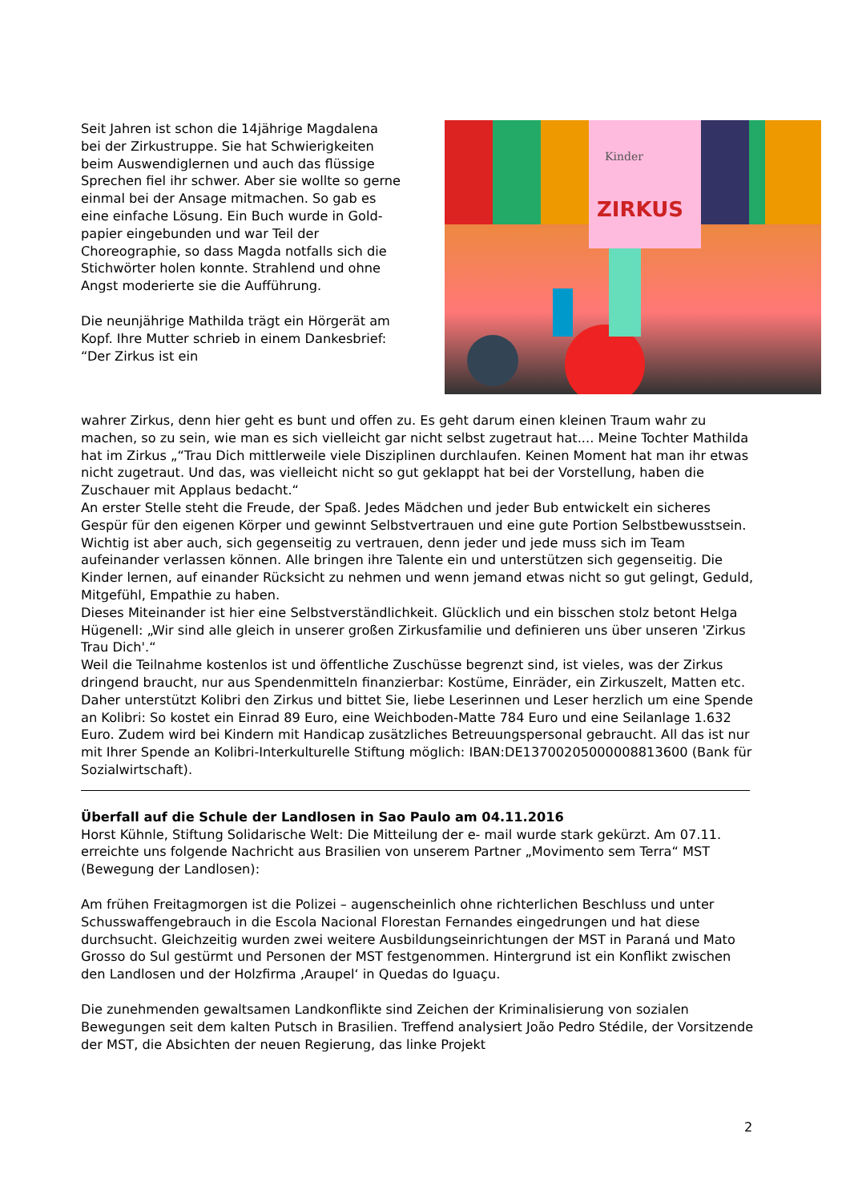Seit Jahren ist schon die 14jährige Magdalena bei der Zirkustruppe. Sie hat Schwierigkeiten beim Auswendiglernen und auch das flüssige Sprechen fiel ihr schwer. Aber sie wollte so gerne einmal bei der Ansage mitmachen. So gab es eine einfache Lösung. Ein Buch wurde in Gold-papier eingebunden und war Teil der Choreographie, so dass Magda notfalls sich die Stichwörter holen konnte. Strahlend und ohne Angst moderierte sie die Aufführung.
Die neunjährige Mathilda trägt ein Hörgerät am Kopf. Ihre Mutter schrieb in einem Dankesbrief: “Der Zirkus ist ein
Kinder
ZIRKUS
wahrer Zirkus, denn hier geht es bunt und offen zu. Es geht darum einen kleinen Traum wahr zu machen, so zu sein, wie man es sich vielleicht gar nicht selbst zugetraut hat.... Meine Tochter Mathilda hat im Zirkus „“Trau Dich mittlerweile viele Disziplinen durchlaufen. Keinen Moment hat man ihr etwas nicht zugetraut. Und das, was vielleicht nicht so gut geklappt hat bei der Vorstellung, haben die Zuschauer mit Applaus bedacht.“
An erster Stelle steht die Freude, der Spaß. Jedes Mädchen und jeder Bub entwickelt ein sicheres Gespür für den eigenen Körper und gewinnt Selbstvertrauen und eine gute Portion Selbstbewusstsein. Wichtig ist aber auch, sich gegenseitig zu vertrauen, denn jeder und jede muss sich im Team aufeinander verlassen können. Alle bringen ihre Talente ein und unterstützen sich gegenseitig. Die Kinder lernen, auf einander Rücksicht zu nehmen und wenn jemand etwas nicht so gut gelingt, Geduld, Mitgefühl, Empathie zu haben.
Dieses Miteinander ist hier eine Selbstverständlichkeit. Glücklich und ein bisschen stolz betont Helga Hügenell: „Wir sind alle gleich in unserer großen Zirkusfamilie und definieren uns über unseren 'Zirkus Trau Dich'.“
Weil die Teilnahme kostenlos ist und öffentliche Zuschüsse begrenzt sind, ist vieles, was der Zirkus dringend braucht, nur aus Spendenmitteln finanzierbar: Kostüme, Einräder, ein Zirkuszelt, Matten etc. Daher unterstützt Kolibri den Zirkus und bittet Sie, liebe Leserinnen und Leser herzlich um eine Spende an Kolibri: So kostet ein Einrad 89 Euro, eine Weichboden-Matte 784 Euro und eine Seilanlage 1.632 Euro. Zudem wird bei Kindern mit Handicap zusätzliches Betreuungspersonal gebraucht. All das ist nur mit Ihrer Spende an Kolibri-Interkulturelle Stiftung möglich: IBAN:DE13700205000008813600 (Bank für Sozialwirtschaft).
Überfall auf die Schule der Landlosen in Sao Paulo am 04.11.2016
Horst Kühnle, Stiftung Solidarische Welt: Die Mitteilung der e- mail wurde stark gekürzt. Am 07.11. erreichte uns folgende Nachricht aus Brasilien von unserem Partner „Movimento sem Terra“ MST (Bewegung der Landlosen):
Am frühen Freitagmorgen ist die Polizei – augenscheinlich ohne richterlichen Beschluss und unter Schusswaffengebrauch in die Escola Nacional Florestan Fernandes eingedrungen und hat diese durchsucht. Gleichzeitig wurden zwei weitere Ausbildungseinrichtungen der MST in Paraná und Mato Grosso do Sul gestürmt und Personen der MST festgenommen. Hintergrund ist ein Konflikt zwischen den Landlosen und der Holzfirma ‚Araupel‘ in Quedas do Iguaçu.
Die zunehmenden gewaltsamen Landkonflikte sind Zeichen der Kriminalisierung von sozialen Bewegungen seit dem kalten Putsch in Brasilien. Treffend analysiert João Pedro Stédile, der Vorsitzende der MST, die Absichten der neuen Regierung, das linke Projekt
2